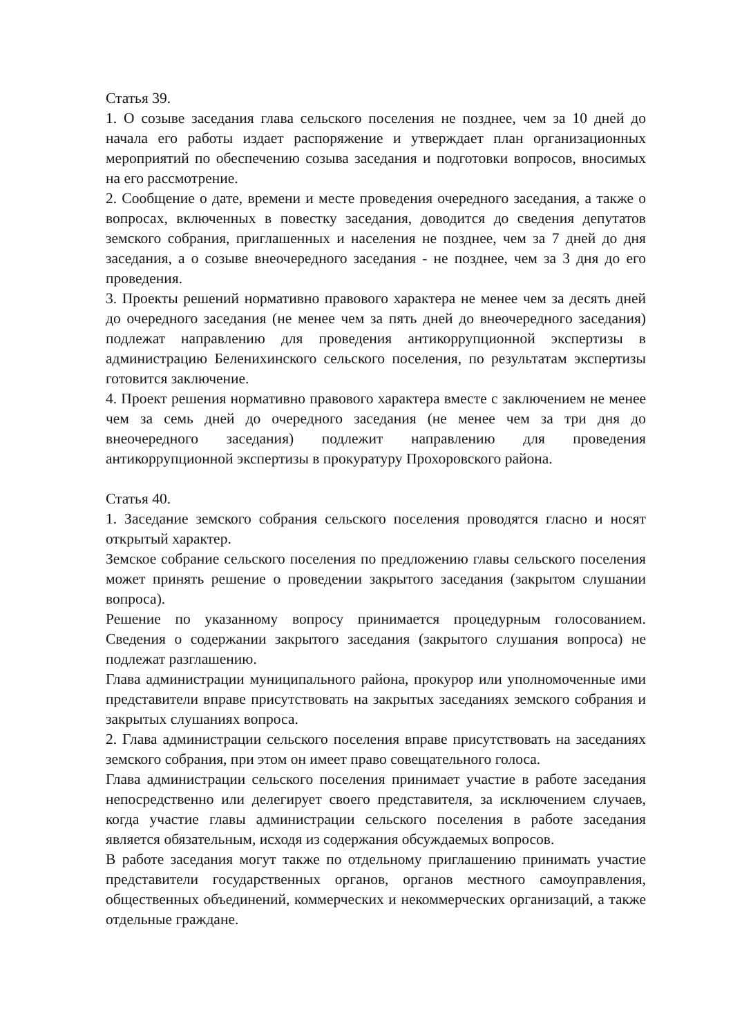Статья 39.
1. О созыве заседания глава сельского поселения не позднее, чем за 10 дней до начала его работы издает распоряжение и утверждает план организационных мероприятий по обеспечению созыва заседания и подготовки вопросов, вносимых на его рассмотрение.
2. Сообщение о дате, времени и месте проведения очередного заседания, а также о вопросах, включенных в повестку заседания, доводится до сведения депутатов земского собрания, приглашенных и населения не позднее, чем за 7 дней до дня заседания, а о созыве внеочередного заседания - не позднее, чем за 3 дня до его проведения.
3. Проекты решений нормативно правового характера не менее чем за десять дней до очередного заседания (не менее чем за пять дней до внеочередного заседания) подлежат направлению для проведения антикоррупционной экспертизы в администрацию Беленихинского сельского поселения, по результатам экспертизы готовится заключение.
4. Проект решения нормативно правового характера вместе с заключением не менее чем за семь дней до очередного заседания (не менее чем за три дня до внеочередного заседания) подлежит направлению для проведения антикоррупционной экспертизы в прокуратуру Прохоровского района.
Статья 40.
1. Заседание земского собрания сельского поселения проводятся гласно и носят открытый характер.
Земское собрание сельского поселения по предложению главы сельского поселения может принять решение о проведении закрытого заседания (закрытом слушании вопроса).
Решение по указанному вопросу принимается процедурным голосованием. Сведения о содержании закрытого заседания (закрытого слушания вопроса) не подлежат разглашению.
Глава администрации муниципального района, прокурор или уполномоченные ими представители вправе присутствовать на закрытых заседаниях земского собрания и закрытых слушаниях вопроса.
2. Глава администрации сельского поселения вправе присутствовать на заседаниях земского собрания, при этом он имеет право совещательного голоса.
Глава администрации сельского поселения принимает участие в работе заседания непосредственно или делегирует своего представителя, за исключением случаев, когда участие главы администрации сельского поселения в работе заседания является обязательным, исходя из содержания обсуждаемых вопросов.
В работе заседания могут также по отдельному приглашению принимать участие представители государственных органов, органов местного самоуправления, общественных объединений, коммерческих и некоммерческих организаций, а также отдельные граждане.